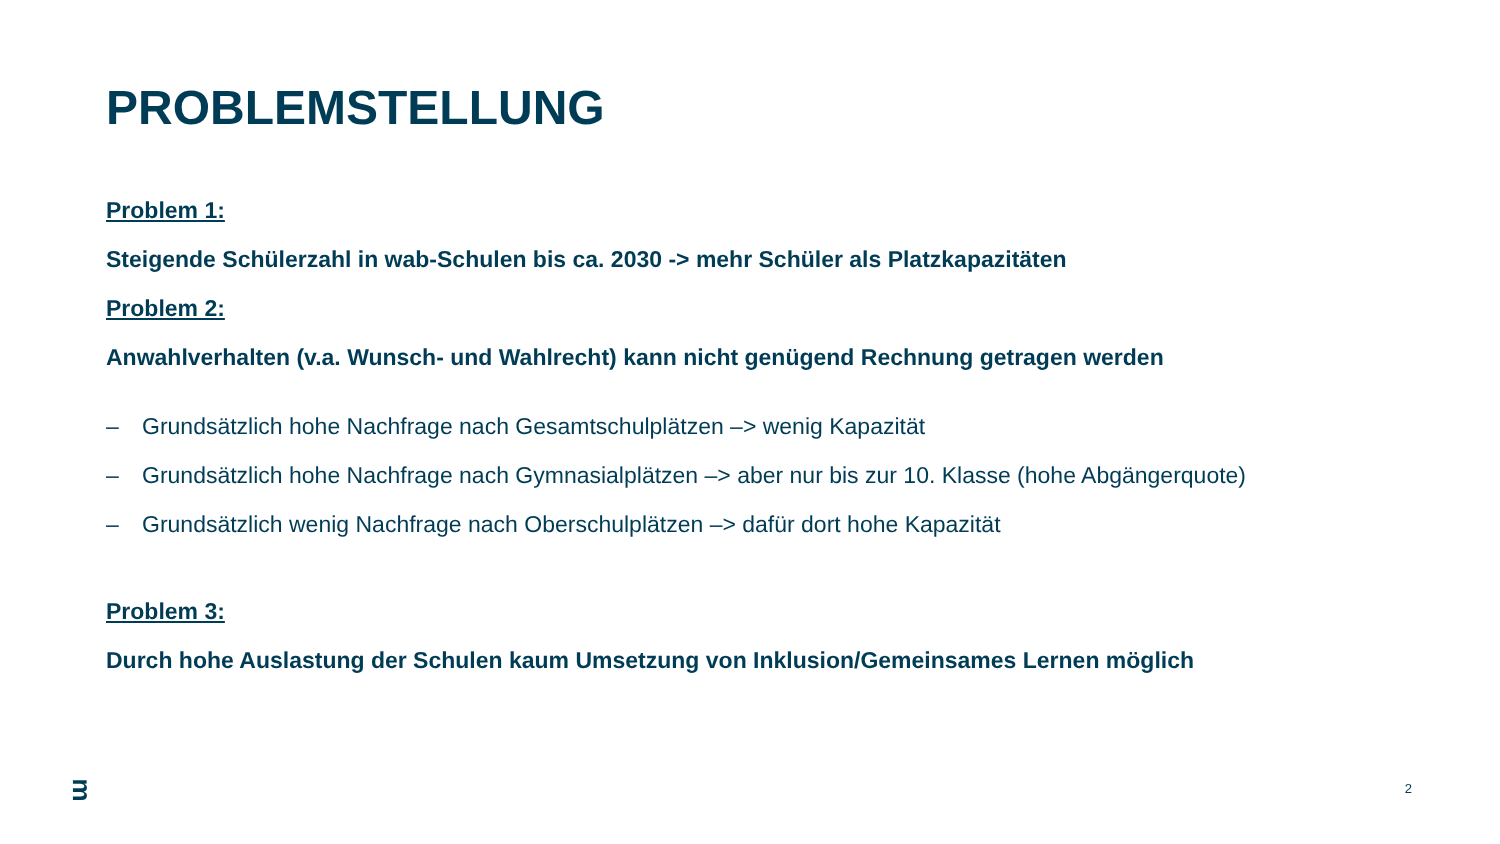PROBLEMSTELLUNG
Problem 1:
Steigende Schülerzahl in wab-Schulen bis ca. 2030 -> mehr Schüler als Platzkapazitäten
Problem 2:
Anwahlverhalten (v.a. Wunsch- und Wahlrecht) kann nicht genügend Rechnung getragen werden
– Grundsätzlich hohe Nachfrage nach Gesamtschulplätzen –> wenig Kapazität
– Grundsätzlich hohe Nachfrage nach Gymnasialplätzen –> aber nur bis zur 10. Klasse (hohe Abgängerquote)
– Grundsätzlich wenig Nachfrage nach Oberschulplätzen –> dafür dort hohe Kapazität
Problem 3:
Durch hohe Auslastung der Schulen kaum Umsetzung von Inklusion/Gemeinsames Lernen möglich
ᴟ
2